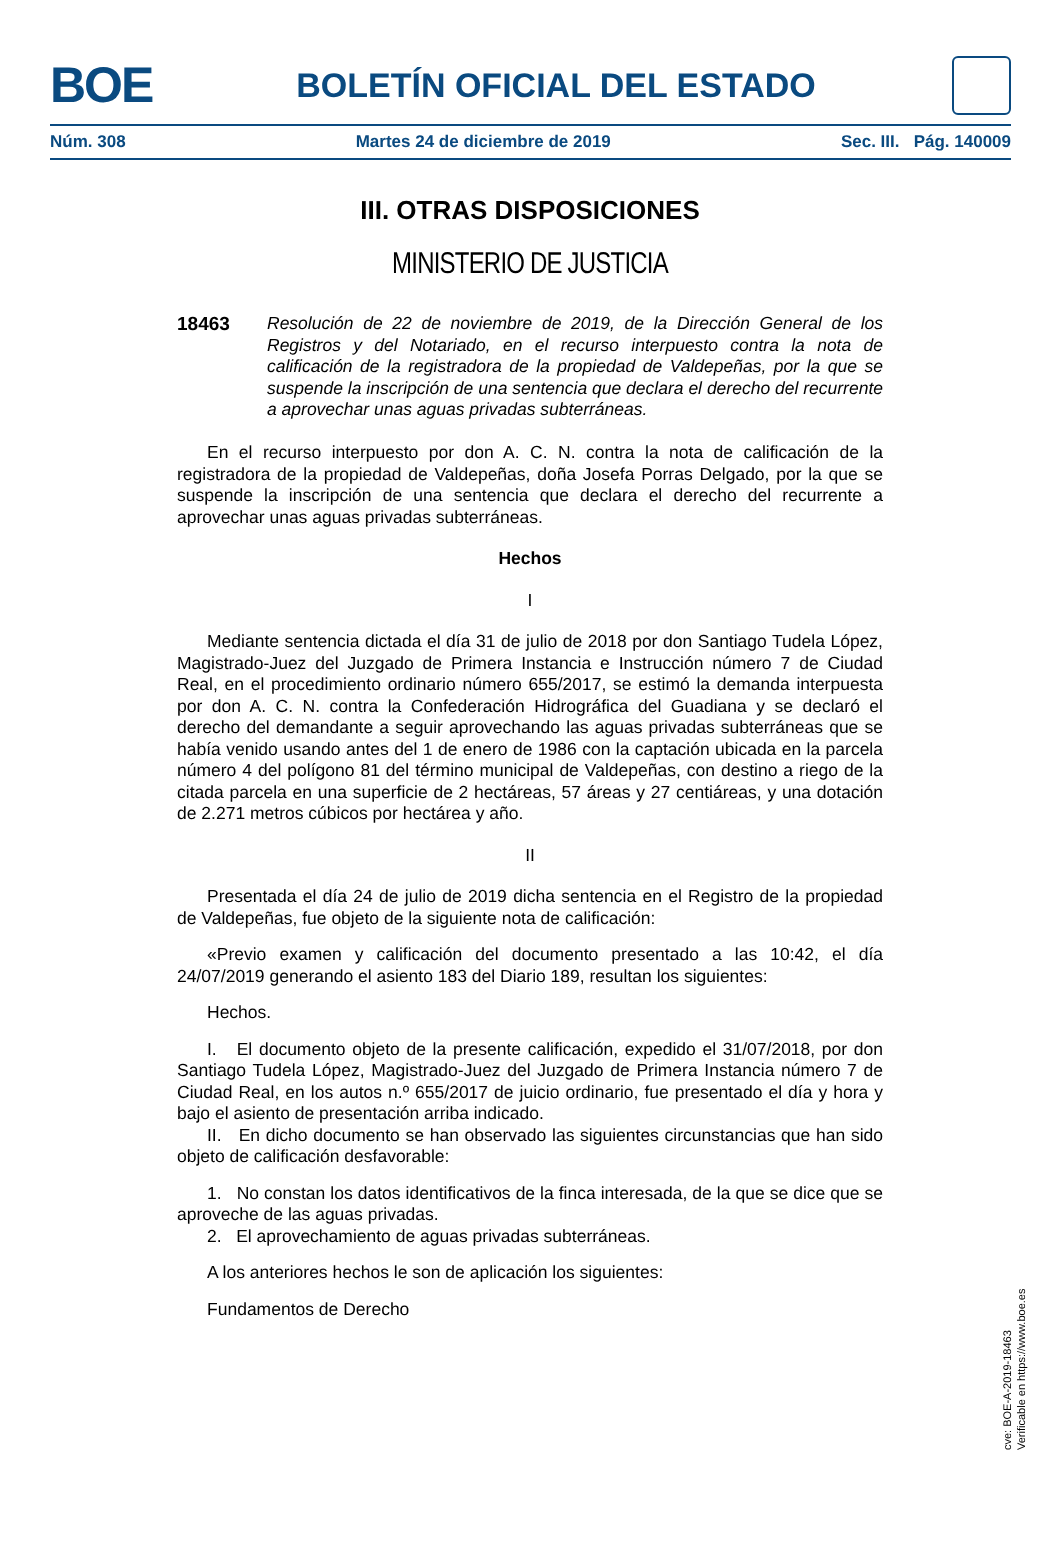BOE
BOLETÍN OFICIAL DEL ESTADO
Núm. 308 Martes 24 de diciembre de 2019 Sec. III. Pág. 140009
III. OTRAS DISPOSICIONES
MINISTERIO DE JUSTICIA
18463 Resolución de 22 de noviembre de 2019, de la Dirección General de los Registros y del Notariado, en el recurso interpuesto contra la nota de calificación de la registradora de la propiedad de Valdepeñas, por la que se suspende la inscripción de una sentencia que declara el derecho del recurrente a aprovechar unas aguas privadas subterráneas.
En el recurso interpuesto por don A. C. N. contra la nota de calificación de la registradora de la propiedad de Valdepeñas, doña Josefa Porras Delgado, por la que se suspende la inscripción de una sentencia que declara el derecho del recurrente a aprovechar unas aguas privadas subterráneas.
Hechos
I
Mediante sentencia dictada el día 31 de julio de 2018 por don Santiago Tudela López, Magistrado-Juez del Juzgado de Primera Instancia e Instrucción número 7 de Ciudad Real, en el procedimiento ordinario número 655/2017, se estimó la demanda interpuesta por don A. C. N. contra la Confederación Hidrográfica del Guadiana y se declaró el derecho del demandante a seguir aprovechando las aguas privadas subterráneas que se había venido usando antes del 1 de enero de 1986 con la captación ubicada en la parcela número 4 del polígono 81 del término municipal de Valdepeñas, con destino a riego de la citada parcela en una superficie de 2 hectáreas, 57 áreas y 27 centiáreas, y una dotación de 2.271 metros cúbicos por hectárea y año.
II
Presentada el día 24 de julio de 2019 dicha sentencia en el Registro de la propiedad de Valdepeñas, fue objeto de la siguiente nota de calificación:
«Previo examen y calificación del documento presentado a las 10:42, el día 24/07/2019 generando el asiento 183 del Diario 189, resultan los siguientes:
Hechos.
I. El documento objeto de la presente calificación, expedido el 31/07/2018, por don Santiago Tudela López, Magistrado-Juez del Juzgado de Primera Instancia número 7 de Ciudad Real, en los autos n.º 655/2017 de juicio ordinario, fue presentado el día y hora y bajo el asiento de presentación arriba indicado.
II. En dicho documento se han observado las siguientes circunstancias que han sido objeto de calificación desfavorable:
1. No constan los datos identificativos de la finca interesada, de la que se dice que se aproveche de las aguas privadas.
2. El aprovechamiento de aguas privadas subterráneas.
A los anteriores hechos le son de aplicación los siguientes:
Fundamentos de Derecho
cve: BOE-A-2019-18463
Verificable en https://www.boe.es